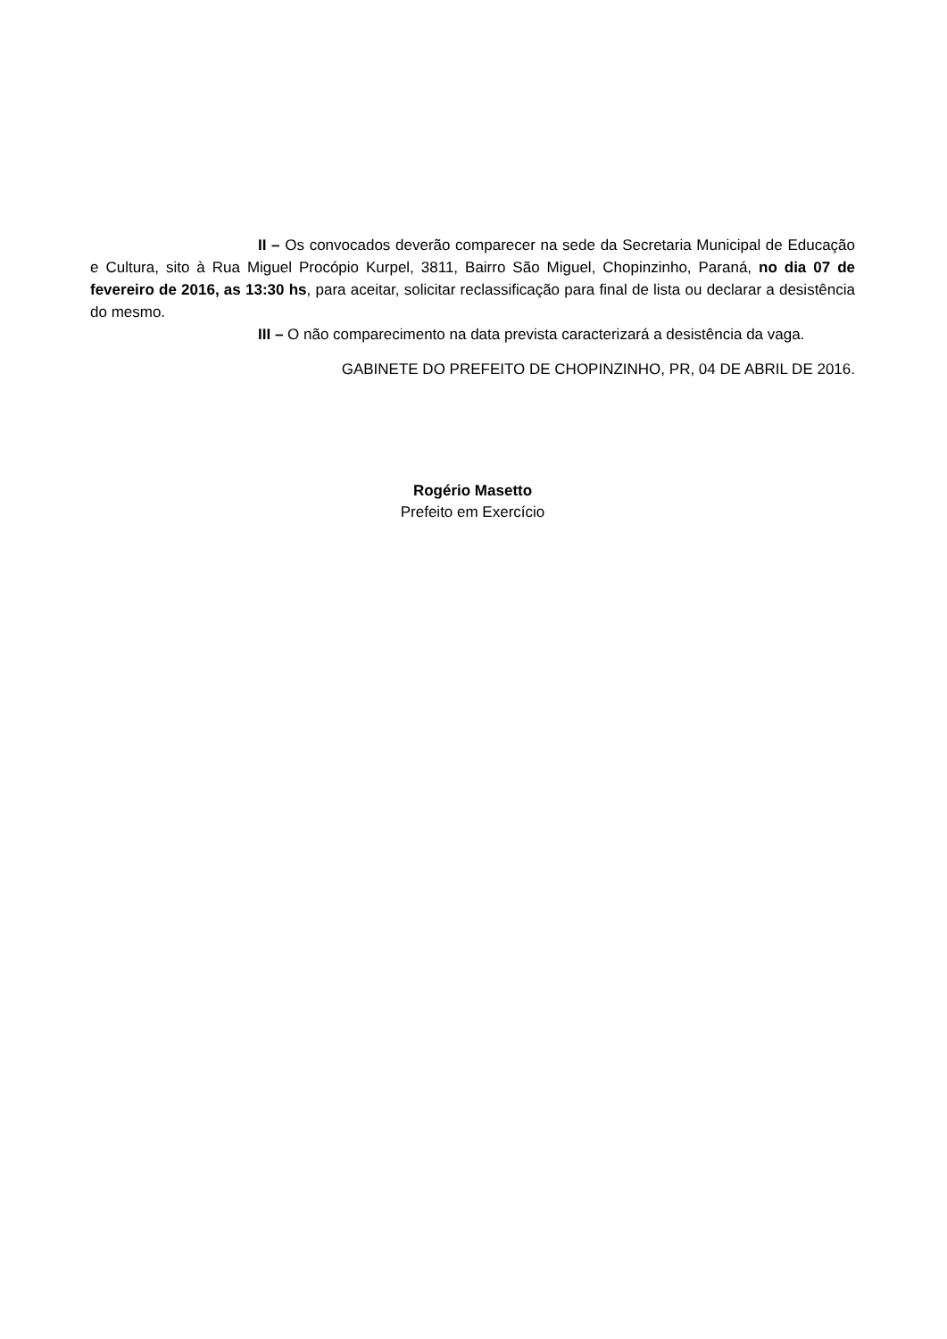II – Os convocados deverão comparecer na sede da Secretaria Municipal de Educação e Cultura, sito à Rua Miguel Procópio Kurpel, 3811, Bairro São Miguel, Chopinzinho, Paraná, no dia 07 de fevereiro de 2016, as 13:30 hs, para aceitar, solicitar reclassificação para final de lista ou declarar a desistência do mesmo.
III – O não comparecimento na data prevista caracterizará a desistência da vaga.
GABINETE DO PREFEITO DE CHOPINZINHO, PR, 04 DE ABRIL DE 2016.
Rogério Masetto
Prefeito em Exercício